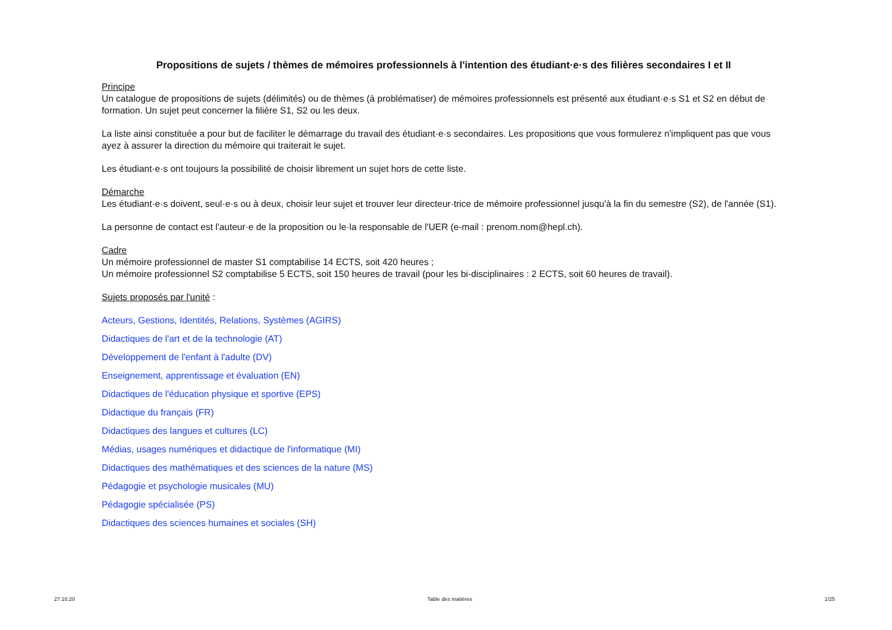Propositions de sujets / thèmes de mémoires professionnels à l'intention des étudiant·e·s des filières secondaires I et II
Principe
Un catalogue de propositions de sujets (délimités) ou de thèmes (à problématiser) de mémoires professionnels est présenté aux étudiant·e·s S1 et S2 en début de formation. Un sujet peut concerner la filière S1, S2 ou les deux.
La liste ainsi constituée a pour but de faciliter le démarrage du travail des étudiant·e·s secondaires. Les propositions que vous formulerez n'impliquent pas que vous ayez à assurer la direction du mémoire qui traiterait le sujet.
Les étudiant·e·s ont toujours la possibilité de choisir librement un sujet hors de cette liste.
Démarche
Les étudiant·e·s doivent, seul·e·s ou à deux, choisir leur sujet et trouver leur directeur·trice de mémoire professionnel jusqu'à la fin du semestre (S2), de l'année (S1).
La personne de contact est l'auteur·e de la proposition ou le·la responsable de l'UER (e-mail : prenom.nom@hepl.ch).
Cadre
Un mémoire professionnel de master S1 comptabilise 14 ECTS, soit 420 heures ;
Un mémoire professionnel S2 comptabilise 5 ECTS, soit 150 heures de travail (pour les bi-disciplinaires : 2 ECTS, soit 60 heures de travail).
Sujets proposés par l'unité :
Acteurs, Gestions, Identités, Relations, Systèmes (AGIRS)
Didactiques de l'art et de la technologie (AT)
Développement de l'enfant à l'adulte (DV)
Enseignement, apprentissage et évaluation (EN)
Didactiques de l'éducation physique et sportive (EPS)
Didactique du français (FR)
Didactiques des langues et cultures (LC)
Médias, usages numériques et didactique de l'informatique (MI)
Didactiques des mathématiques et des sciences de la nature (MS)
Pédagogie et psychologie musicales (MU)
Pédagogie spécialisée (PS)
Didactiques des sciences humaines et sociales (SH)
27.10.20 Table des matières 1/25